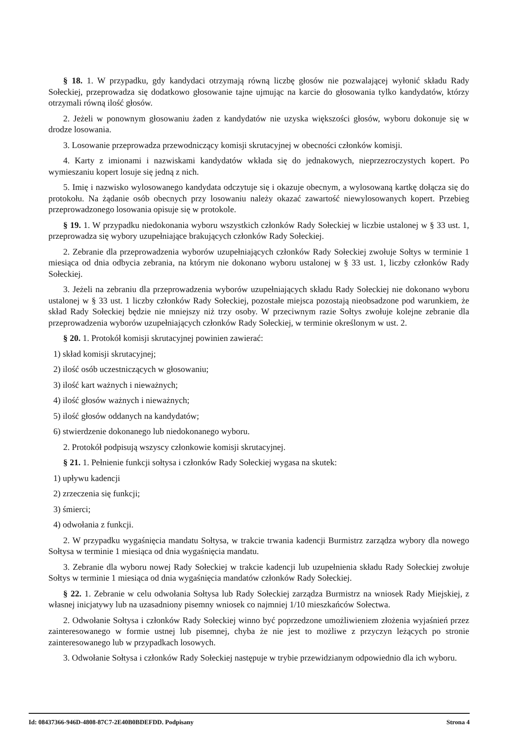§ 18. 1. W przypadku, gdy kandydaci otrzymają równą liczbę głosów nie pozwalającej wyłonić składu Rady Sołeckiej, przeprowadza się dodatkowo głosowanie tajne ujmując na karcie do głosowania tylko kandydatów, którzy otrzymali równą ilość głosów.
2. Jeżeli w ponownym głosowaniu żaden z kandydatów nie uzyska większości głosów, wyboru dokonuje się w drodze losowania.
3. Losowanie przeprowadza przewodniczący komisji skrutacyjnej w obecności członków komisji.
4. Karty z imionami i nazwiskami kandydatów wkłada się do jednakowych, nieprzezroczystych kopert. Po wymieszaniu kopert losuje się jedną z nich.
5. Imię i nazwisko wylosowanego kandydata odczytuje się i okazuje obecnym, a wylosowaną kartkę dołącza się do protokołu. Na żądanie osób obecnych przy losowaniu należy okazać zawartość niewylosowanych kopert. Przebieg przeprowadzonego losowania opisuje się w protokole.
§ 19. 1. W przypadku niedokonania wyboru wszystkich członków Rady Sołeckiej w liczbie ustalonej w § 33 ust. 1, przeprowadza się wybory uzupełniające brakujących członków Rady Sołeckiej.
2. Zebranie dla przeprowadzenia wyborów uzupełniających członków Rady Sołeckiej zwołuje Sołtys w terminie 1 miesiąca od dnia odbycia zebrania, na którym nie dokonano wyboru ustalonej w § 33 ust. 1, liczby członków Rady Sołeckiej.
3. Jeżeli na zebraniu dla przeprowadzenia wyborów uzupełniających składu Rady Sołeckiej nie dokonano wyboru ustalonej w § 33 ust. 1 liczby członków Rady Sołeckiej, pozostałe miejsca pozostają nieobsadzone pod warunkiem, że skład Rady Sołeckiej będzie nie mniejszy niż trzy osoby. W przeciwnym razie Sołtys zwołuje kolejne zebranie dla przeprowadzenia wyborów uzupełniających członków Rady Sołeckiej, w terminie określonym w ust. 2.
§ 20. 1. Protokół komisji skrutacyjnej powinien zawierać:
1) skład komisji skrutacyjnej;
2) ilość osób uczestniczących w głosowaniu;
3) ilość kart ważnych i nieważnych;
4) ilość głosów ważnych i nieważnych;
5) ilość głosów oddanych na kandydatów;
6) stwierdzenie dokonanego lub niedokonanego wyboru.
2. Protokół podpisują wszyscy członkowie komisji skrutacyjnej.
§ 21. 1. Pełnienie funkcji sołtysa i członków Rady Sołeckiej wygasa na skutek:
1) upływu kadencji
2) zrzeczenia się funkcji;
3) śmierci;
4) odwołania z funkcji.
2. W przypadku wygaśnięcia mandatu Sołtysa, w trakcie trwania kadencji Burmistrz zarządza wybory dla nowego Sołtysa w terminie 1 miesiąca od dnia wygaśnięcia mandatu.
3. Zebranie dla wyboru nowej Rady Sołeckiej w trakcie kadencji lub uzupełnienia składu Rady Sołeckiej zwołuje Sołtys w terminie 1 miesiąca od dnia wygaśnięcia mandatów członków Rady Sołeckiej.
§ 22. 1. Zebranie w celu odwołania Sołtysa lub Rady Sołeckiej zarządza Burmistrz na wniosek Rady Miejskiej, z własnej inicjatywy lub na uzasadniony pisemny wniosek co najmniej 1/10 mieszkańców Sołectwa.
2. Odwołanie Sołtysa i członków Rady Sołeckiej winno być poprzedzone umożliwieniem złożenia wyjaśnień przez zainteresowanego w formie ustnej lub pisemnej, chyba że nie jest to możliwe z przyczyn leżących po stronie zainteresowanego lub w przypadkach losowych.
3. Odwołanie Sołtysa i członków Rady Sołeckiej następuje w trybie przewidzianym odpowiednio dla ich wyboru.
Id: 08437366-946D-4808-87C7-2E40B0BDEFDD. Podpisany Strona 4